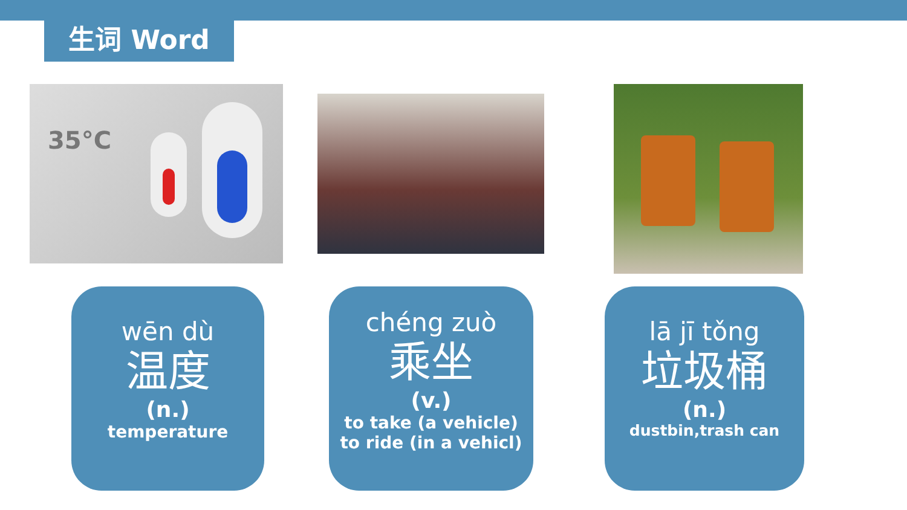生词 Word
35°C
wēn dù
温度
(n.)
temperature
chéng zuò
乘坐
(v.)
to take (a vehicle)
to ride (in a vehicl)
lā jī tǒng
垃圾桶
(n.)
dustbin,trash can